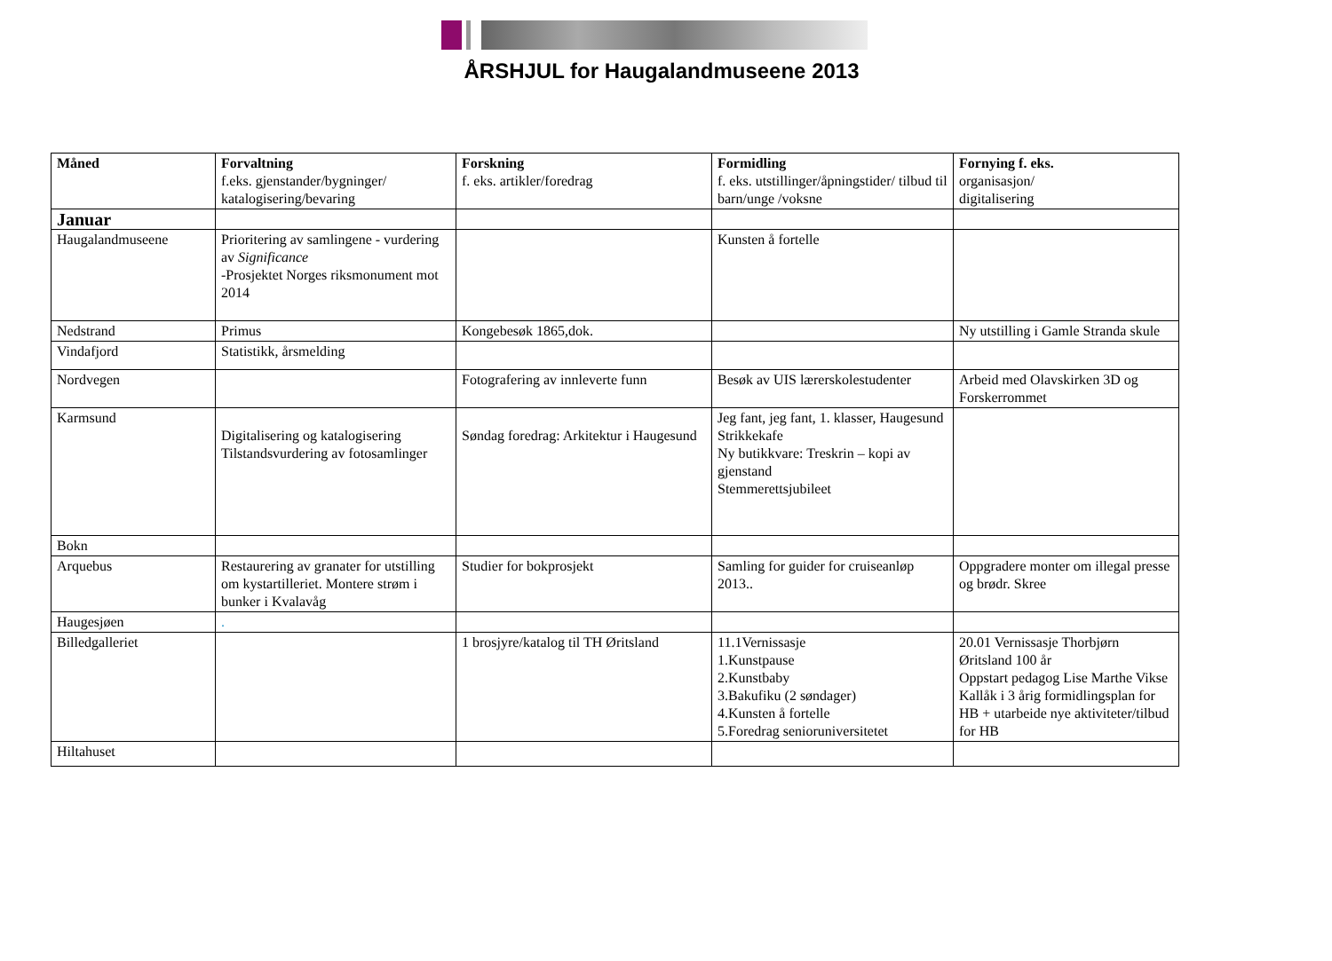ÅRSHJUL for Haugalandmuseene 2013
| Måned | Forvaltning f.eks. gjenstander/bygninger/ katalogisering/bevaring | Forskning f. eks. artikler/foredrag | Formidling f. eks. utstillinger/åpningstider/ tilbud til barn/unge /voksne | Fornying f. eks. organisasjon/ digitalisering |
| --- | --- | --- | --- | --- |
| Januar | | | | |
| Haugalandmuseene | Prioritering av samlingene - vurdering av Significance -Prosjektet Norges riksmonument mot 2014 | | Kunsten å fortelle | |
| Nedstrand | Primus | Kongebesøk 1865,dok. | | Ny utstilling i Gamle Stranda skule |
| Vindafjord | Statistikk, årsmelding | | | |
| Nordvegen | | Fotografering av innleverte funn | Besøk av UIS lærerskolestudenter | Arbeid med Olavskirken 3D og Forskerrommet |
| Karmsund | Digitalisering og katalogisering Tilstandsvurdering av fotosamlinger | Søndag foredrag: Arkitektur i Haugesund | Jeg fant, jeg fant, 1. klasser, Haugesund Strikkekafe Ny butikkvare: Treskrin – kopi av gjenstand Stemmerettsjubileet | |
| Bokn | | | | |
| Arquebus | Restaurering av granater for utstilling om kystartilleriet. Montere strøm i bunker i Kvalavåg | Studier for bokprosjekt | Samling for guider for cruiseanløp 2013.. | Oppgradere monter om illegal presse og brødr. Skree |
| Haugesjøen | . | | | |
| Billedgalleriet | | 1 brosjyre/katalog til TH Øritsland | 11.1Vernissasje 1.Kunstpause 2.Kunstbaby 3.Bakufiku (2 søndager) 4.Kunsten å fortelle 5.Foredrag senioruniversitetet | 20.01 Vernissasje Thorbjørn Øritsland 100 år Oppstart pedagog Lise Marthe Vikse Kallåk i 3 årig formidlingsplan for HB + utarbeide nye aktiviteter/tilbud for HB |
| Hiltahuset | | | | |